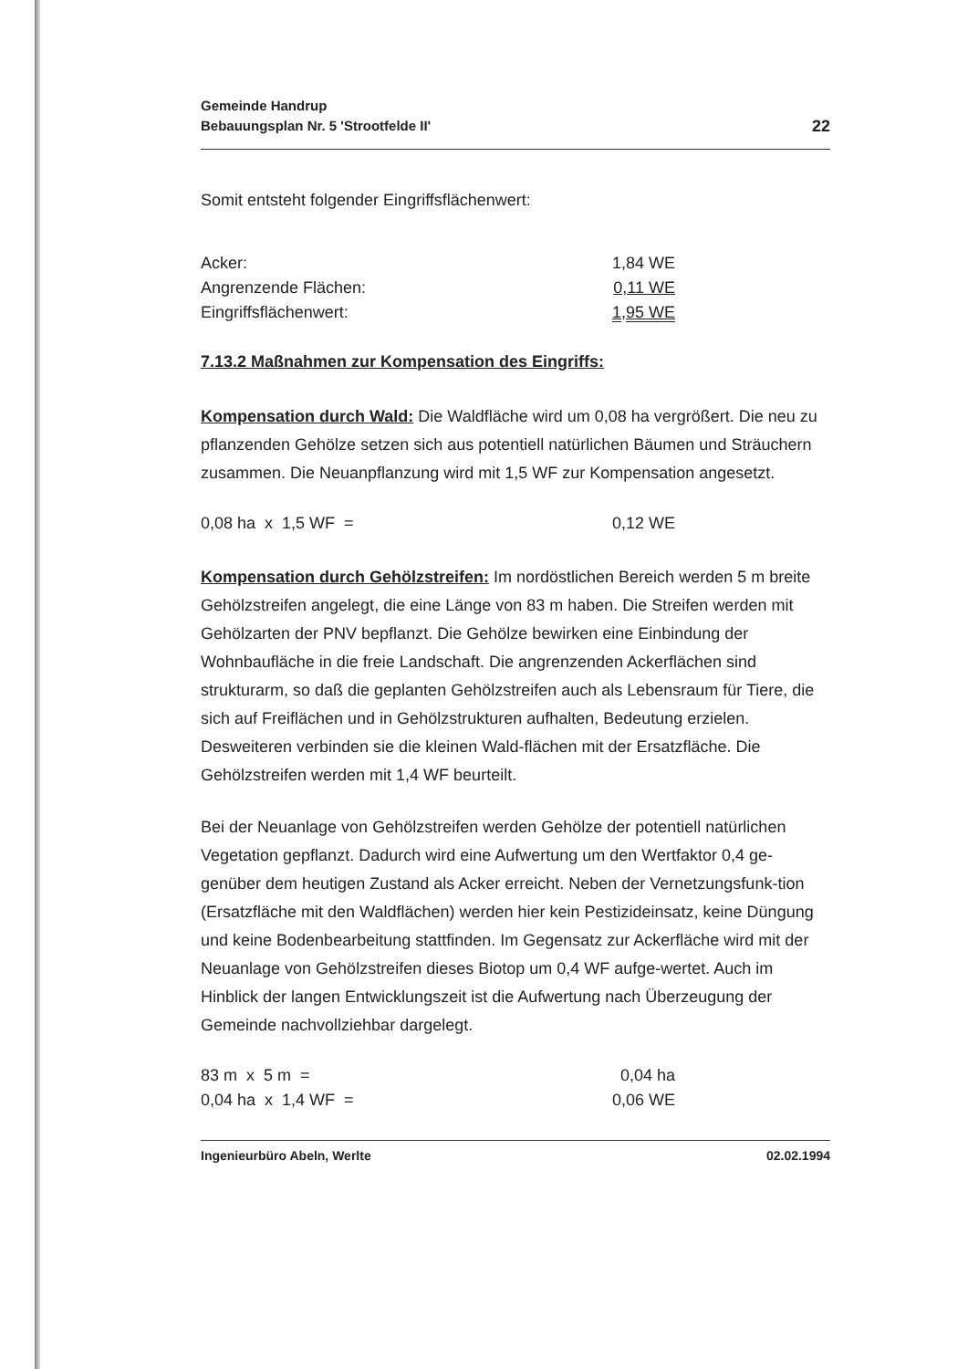Gemeinde Handrup
Bebauungsplan Nr. 5 'Strootfelde II'
22
Somit entsteht folgender Eingriffsflächenwert:
| Acker: | 1,84 WE |
| Angrenzende Flächen: | 0,11 WE |
| Eingriffsflächenwert: | 1,95 WE |
7.13.2 Maßnahmen zur Kompensation des Eingriffs:
Kompensation durch Wald: Die Waldfläche wird um 0,08 ha vergrößert. Die neu zu pflanzenden Gehölze setzen sich aus potentiell natürlichen Bäumen und Sträuchern zusammen. Die Neuanpflanzung wird mit 1,5 WF zur Kompensation angesetzt.
| 0,08 ha x 1,5 WF = | 0,12 WE |
Kompensation durch Gehölzstreifen: Im nordöstlichen Bereich werden 5 m breite Gehölzstreifen angelegt, die eine Länge von 83 m haben. Die Streifen werden mit Gehölzarten der PNV bepflanzt. Die Gehölze bewirken eine Einbindung der Wohnbaufläche in die freie Landschaft. Die angrenzenden Ackerflächen sind strukturarm, so daß die geplanten Gehölzstreifen auch als Lebensraum für Tiere, die sich auf Freiflächen und in Gehölzstrukturen aufhalten, Bedeutung erzielen. Desweiteren verbinden sie die kleinen Wald-flächen mit der Ersatzfläche. Die Gehölzstreifen werden mit 1,4 WF beurteilt.
Bei der Neuanlage von Gehölzstreifen werden Gehölze der potentiell natürlichen Vegetation gepflanzt. Dadurch wird eine Aufwertung um den Wertfaktor 0,4 ge-genüber dem heutigen Zustand als Acker erreicht. Neben der Vernetzungsfunk-tion (Ersatzfläche mit den Waldflächen) werden hier kein Pestizideinsatz, keine Düngung und keine Bodenbearbeitung stattfinden. Im Gegensatz zur Ackerfläche wird mit der Neuanlage von Gehölzstreifen dieses Biotop um 0,4 WF aufge-wertet. Auch im Hinblick der langen Entwicklungszeit ist die Aufwertung nach Überzeugung der Gemeinde nachvollziehbar dargelegt.
| 83 m x 5 m = | 0,04 ha |
| 0,04 ha x 1,4 WF = | 0,06 WE |
Ingenieurbüro Abeln, Werlte 02.02.1994